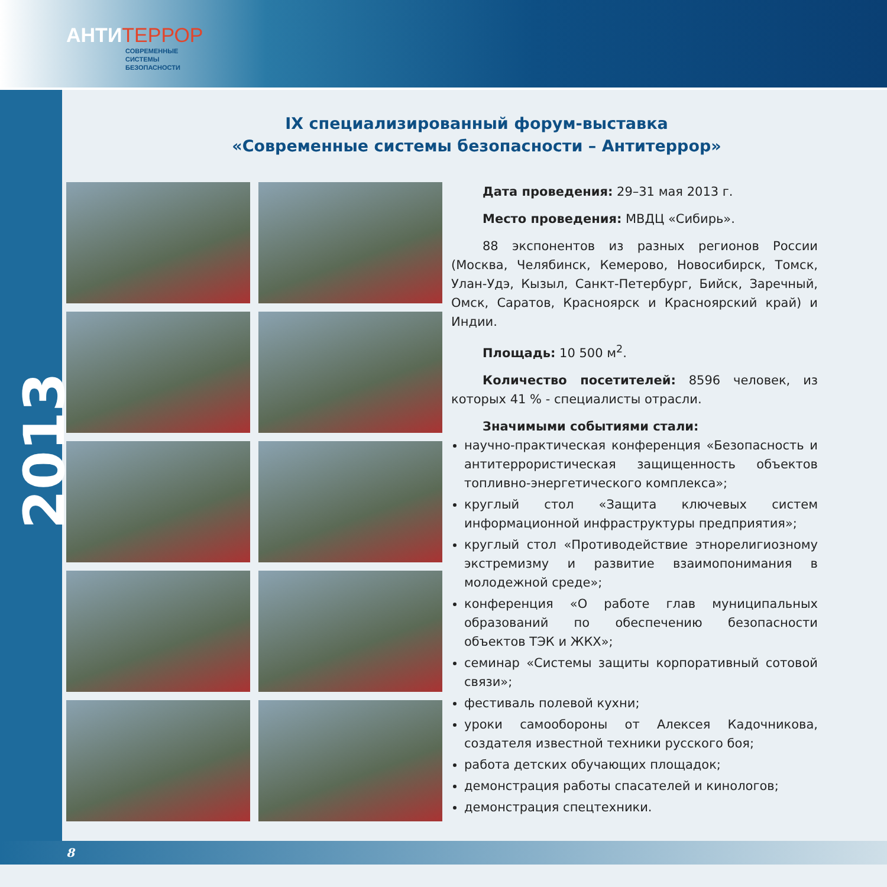АНТИ ТЕРРОР
СОВРЕМЕННЫЕ
СИСТЕМЫ
БЕЗОПАСНОСТИ
2013
IX специализированный форум-выставка
«Современные системы безопасности – Антитеррор»
Дата проведения: 29–31 мая 2013 г.
Место проведения: МВДЦ «Сибирь».
88 экспонентов из разных регионов России (Москва, Челябинск, Кемерово, Новосибирск, Томск, Улан-Удэ, Кызыл, Санкт-Петербург, Бийск, Заречный, Омск, Саратов, Красноярск и Красноярский край) и Индии.
Площадь: 10 500 м<sup>2</sup>.
Количество посетителей: 8596 человек, из которых 41 % - специалисты отрасли.
Значимыми событиями стали:
научно-практическая конференция «Безопасность и антитеррористическая защищенность объектов топливно-энергетического комплекса»;
круглый стол «Защита ключевых систем информационной инфраструктуры предприятия»;
круглый стол «Противодействие этнорелигиозному экстремизму и развитие взаимопонимания в молодежной среде»;
конференция «О работе глав муниципальных образований по обеспечению безопасности объектов ТЭК и ЖКХ»;
семинар «Системы защиты корпоративный сотовой связи»;
фестиваль полевой кухни;
уроки самообороны от Алексея Кадочникова, создателя известной техники русского боя;
работа детских обучающих площадок;
демонстрация работы спасателей и кинологов;
демонстрация спецтехники.
8